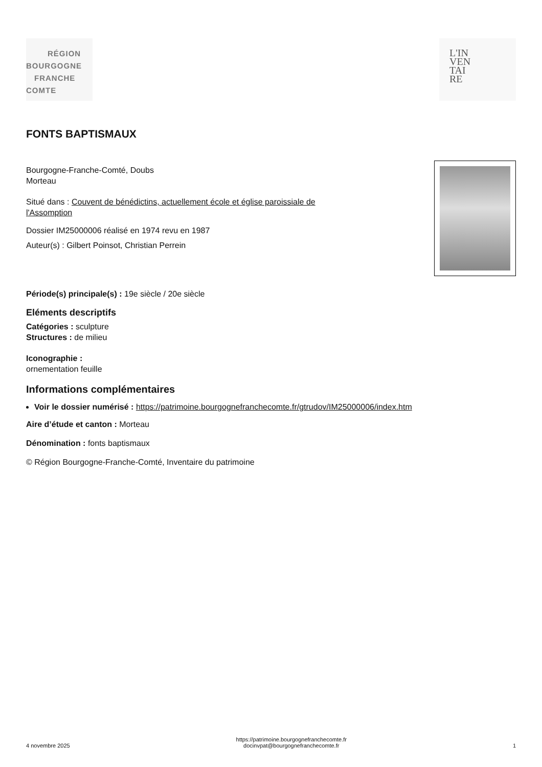RÉGION
BOURGOGNE
FRANCHE
COMTE
L'IN
VEN
TAI
RE
FONTS BAPTISMAUX
Bourgogne-Franche-Comté, Doubs
Morteau
Situé dans : Couvent de bénédictins, actuellement école et église paroissiale de
l'Assomption
Dossier IM25000006 réalisé en 1974 revu en 1987
Auteur(s) : Gilbert Poinsot, Christian Perrein
Période(s) principale(s) : 19e siècle / 20e siècle
Eléments descriptifs
Catégories : sculpture
Structures : de milieu
Iconographie :
ornementation feuille
Informations complémentaires
Voir le dossier numérisé : https://patrimoine.bourgognefranchecomte.fr/gtrudov/IM25000006/index.htm
Aire d’étude et canton : Morteau
Dénomination : fonts baptismaux
© Région Bourgogne-Franche-Comté, Inventaire du patrimoine
4 novembre 2025
https://patrimoine.bourgognefranchecomte.fr
docinvpat@bourgognefranchecomte.fr
1